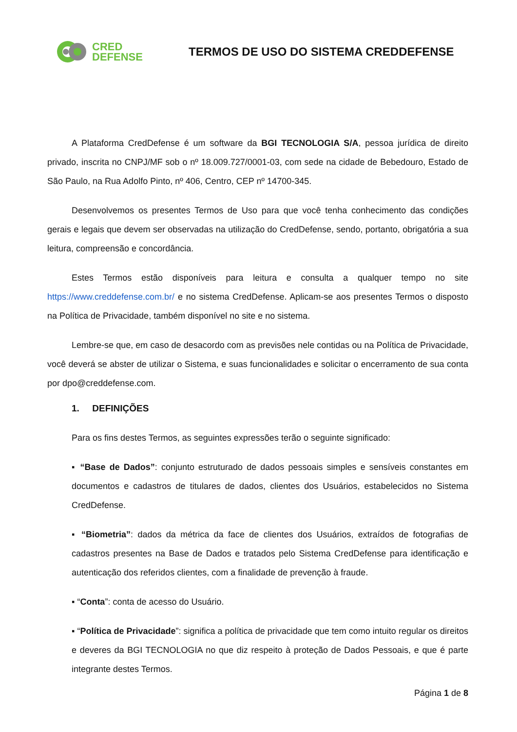CRED
DEFENSE
TERMOS DE USO DO SISTEMA CREDDEFENSE
A Plataforma CredDefense é um software da BGI TECNOLOGIA S/A, pessoa jurídica de direito privado, inscrita no CNPJ/MF sob o nº 18.009.727/0001-03, com sede na cidade de Bebedouro, Estado de São Paulo, na Rua Adolfo Pinto, nº 406, Centro, CEP nº 14700-345.
Desenvolvemos os presentes Termos de Uso para que você tenha conhecimento das condições gerais e legais que devem ser observadas na utilização do CredDefense, sendo, portanto, obrigatória a sua leitura, compreensão e concordância.
Estes Termos estão disponíveis para leitura e consulta a qualquer tempo no site https://www.creddefense.com.br/ e no sistema CredDefense. Aplicam-se aos presentes Termos o disposto na Política de Privacidade, também disponível no site e no sistema.
Lembre-se que, em caso de desacordo com as previsões nele contidas ou na Política de Privacidade, você deverá se abster de utilizar o Sistema, e suas funcionalidades e solicitar o encerramento de sua conta por dpo@creddefense.com.
1. DEFINIÇÕES
Para os fins destes Termos, as seguintes expressões terão o seguinte significado:
▪ “Base de Dados”: conjunto estruturado de dados pessoais simples e sensíveis constantes em documentos e cadastros de titulares de dados, clientes dos Usuários, estabelecidos no Sistema CredDefense.
▪ “Biometria”: dados da métrica da face de clientes dos Usuários, extraídos de fotografias de cadastros presentes na Base de Dados e tratados pelo Sistema CredDefense para identificação e autenticação dos referidos clientes, com a finalidade de prevenção à fraude.
▪ “Conta”: conta de acesso do Usuário.
▪ “Política de Privacidade”: significa a política de privacidade que tem como intuito regular os direitos e deveres da BGI TECNOLOGIA no que diz respeito à proteção de Dados Pessoais, e que é parte integrante destes Termos.
Página 1 de 8